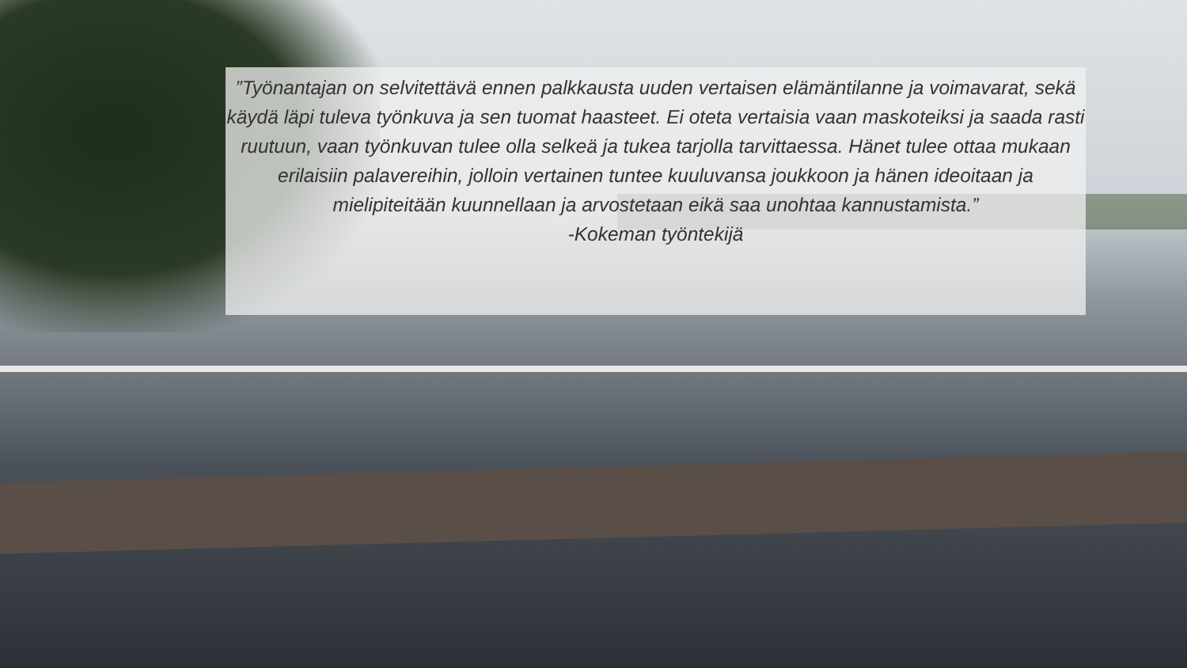”Työnantajan on selvitettävä ennen palkkausta uuden vertaisen elämäntilanne ja voimavarat, sekä käydä läpi tuleva työnkuva ja sen tuomat haasteet. Ei oteta vertaisia vaan maskoteiksi ja saada rasti ruutuun, vaan työnkuvan tulee olla selkeä ja tukea tarjolla tarvittaessa. Hänet tulee ottaa mukaan erilaisiin palavereihin, jolloin vertainen tuntee kuuluvansa joukkoon ja hänen ideoitaan ja mielipiteitään kuunnellaan ja arvostetaan eikä saa unohtaa kannustamista.”
-Kokeman työntekijä